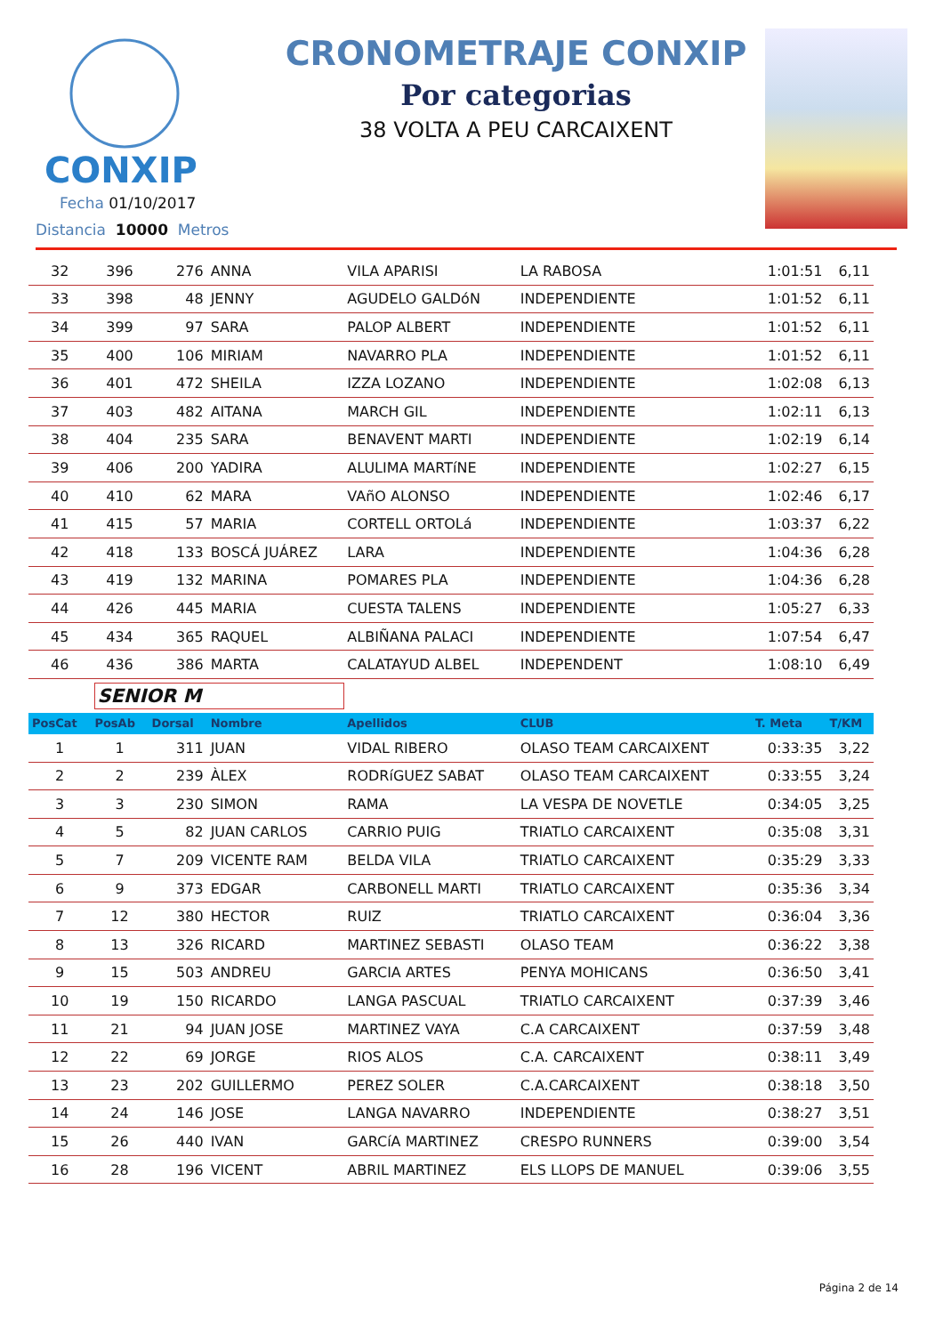CONXIP
CRONOMETRAJE CONXIP
Por categorias
38 VOLTA A PEU CARCAIXENT
Fecha 01/10/2017
Distancia 10000 Metros
| 32 | 396 | 276 | ANNA | VILA APARISI | LA RABOSA | 1:01:51 | 6,11 |
| 33 | 398 | 48 | JENNY | AGUDELO GALDóN | INDEPENDIENTE | 1:01:52 | 6,11 |
| 34 | 399 | 97 | SARA | PALOP ALBERT | INDEPENDIENTE | 1:01:52 | 6,11 |
| 35 | 400 | 106 | MIRIAM | NAVARRO PLA | INDEPENDIENTE | 1:01:52 | 6,11 |
| 36 | 401 | 472 | SHEILA | IZZA LOZANO | INDEPENDIENTE | 1:02:08 | 6,13 |
| 37 | 403 | 482 | AITANA | MARCH GIL | INDEPENDIENTE | 1:02:11 | 6,13 |
| 38 | 404 | 235 | SARA | BENAVENT MARTI | INDEPENDIENTE | 1:02:19 | 6,14 |
| 39 | 406 | 200 | YADIRA | ALULIMA MARTíNE | INDEPENDIENTE | 1:02:27 | 6,15 |
| 40 | 410 | 62 | MARA | VAñO ALONSO | INDEPENDIENTE | 1:02:46 | 6,17 |
| 41 | 415 | 57 | MARIA | CORTELL ORTOLá | INDEPENDIENTE | 1:03:37 | 6,22 |
| 42 | 418 | 133 | BOSCÁ JUÁREZ | LARA | INDEPENDIENTE | 1:04:36 | 6,28 |
| 43 | 419 | 132 | MARINA | POMARES PLA | INDEPENDIENTE | 1:04:36 | 6,28 |
| 44 | 426 | 445 | MARIA | CUESTA TALENS | INDEPENDIENTE | 1:05:27 | 6,33 |
| 45 | 434 | 365 | RAQUEL | ALBIÑANA PALACI | INDEPENDIENTE | 1:07:54 | 6,47 |
| 46 | 436 | 386 | MARTA | CALATAYUD ALBEL | INDEPENDENT | 1:08:10 | 6,49 |
| | SENIOR M | | | | | | |
| PosCat | PosAb | Dorsal | Nombre | Apellidos | CLUB | T. Meta | T/KM |
| 1 | 1 | 311 | JUAN | VIDAL RIBERO | OLASO TEAM CARCAIXENT | 0:33:35 | 3,22 |
| 2 | 2 | 239 | ÀLEX | RODRíGUEZ SABAT | OLASO TEAM CARCAIXENT | 0:33:55 | 3,24 |
| 3 | 3 | 230 | SIMON | RAMA | LA VESPA DE NOVETLE | 0:34:05 | 3,25 |
| 4 | 5 | 82 | JUAN CARLOS | CARRIO PUIG | TRIATLO CARCAIXENT | 0:35:08 | 3,31 |
| 5 | 7 | 209 | VICENTE RAM | BELDA VILA | TRIATLO CARCAIXENT | 0:35:29 | 3,33 |
| 6 | 9 | 373 | EDGAR | CARBONELL MARTI | TRIATLO CARCAIXENT | 0:35:36 | 3,34 |
| 7 | 12 | 380 | HECTOR | RUIZ | TRIATLO CARCAIXENT | 0:36:04 | 3,36 |
| 8 | 13 | 326 | RICARD | MARTINEZ SEBASTI | OLASO TEAM | 0:36:22 | 3,38 |
| 9 | 15 | 503 | ANDREU | GARCIA ARTES | PENYA MOHICANS | 0:36:50 | 3,41 |
| 10 | 19 | 150 | RICARDO | LANGA PASCUAL | TRIATLO CARCAIXENT | 0:37:39 | 3,46 |
| 11 | 21 | 94 | JUAN JOSE | MARTINEZ VAYA | C.A CARCAIXENT | 0:37:59 | 3,48 |
| 12 | 22 | 69 | JORGE | RIOS ALOS | C.A. CARCAIXENT | 0:38:11 | 3,49 |
| 13 | 23 | 202 | GUILLERMO | PEREZ SOLER | C.A.CARCAIXENT | 0:38:18 | 3,50 |
| 14 | 24 | 146 | JOSE | LANGA NAVARRO | INDEPENDIENTE | 0:38:27 | 3,51 |
| 15 | 26 | 440 | IVAN | GARCíA MARTINEZ | CRESPO RUNNERS | 0:39:00 | 3,54 |
| 16 | 28 | 196 | VICENT | ABRIL MARTINEZ | ELS LLOPS DE MANUEL | 0:39:06 | 3,55 |
Página 2 de 14